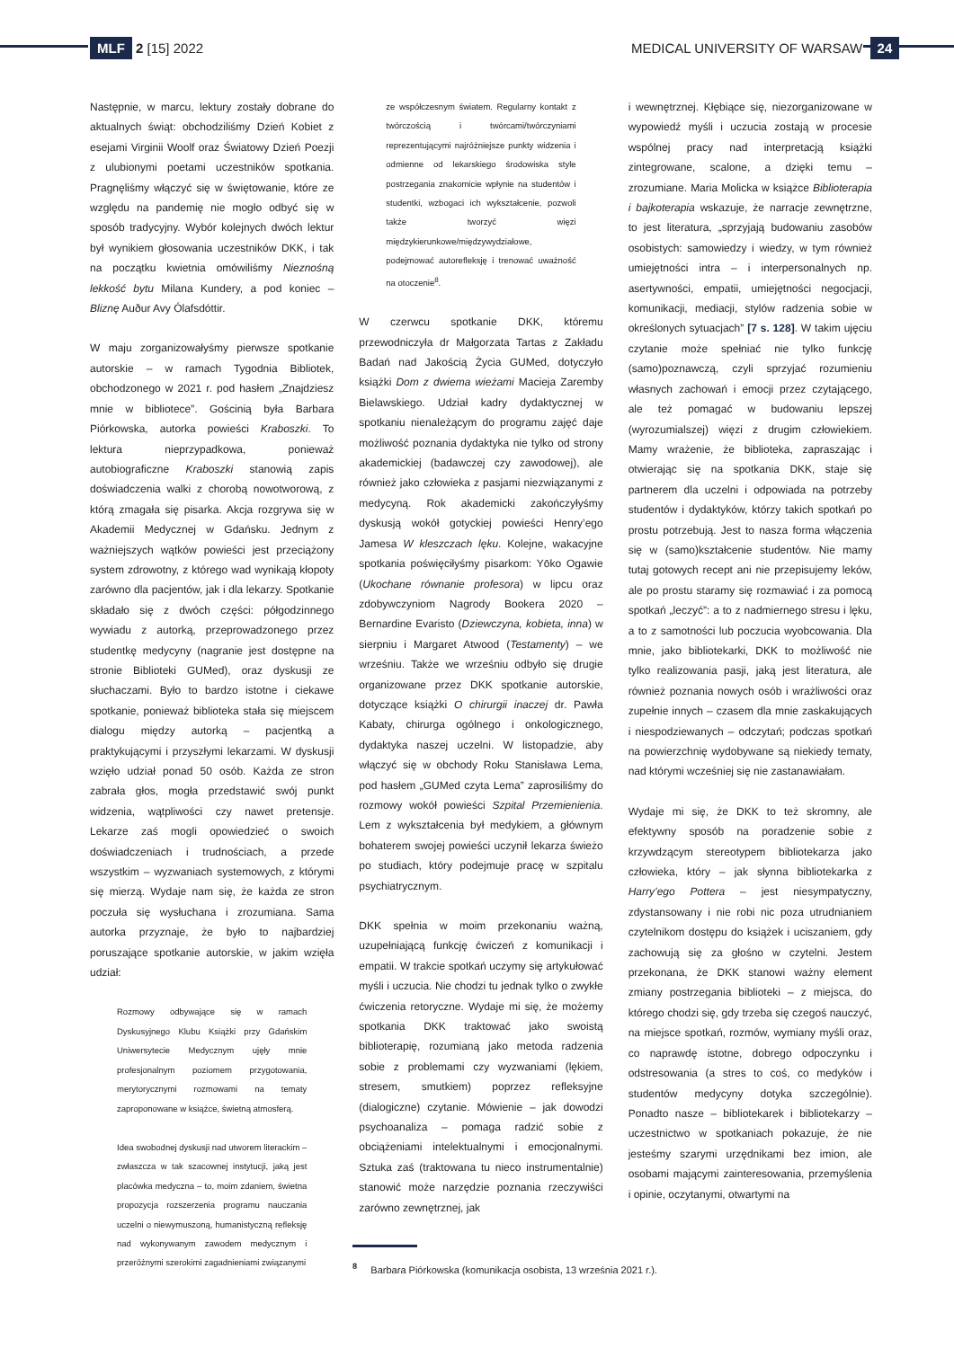MLF 2 [15] 2022
MEDICAL UNIVERSITY OF WARSAW 24
Następnie, w marcu, lektury zostały dobrane do aktualnych świąt: obchodziliśmy Dzień Kobiet z esejami Virginii Woolf oraz Światowy Dzień Poezji z ulubionymi poetami uczestników spotkania. Pragnęliśmy włączyć się w świętowanie, które ze względu na pandemię nie mogło odbyć się w sposób tradycyjny. Wybór kolejnych dwóch lektur był wynikiem głosowania uczestników DKK, i tak na początku kwietnia omówiliśmy Nieznośną lekkość bytu Milana Kundery, a pod koniec – Bliznę Auður Avy Ólafsdóttir.
W maju zorganizowałyśmy pierwsze spotkanie autorskie – w ramach Tygodnia Bibliotek, obchodzonego w 2021 r. pod hasłem „Znajdziesz mnie w bibliotece”. Gościnią była Barbara Piórkowska, autorka powieści Kraboszki. To lektura nieprzypadkowa, ponieważ autobiograficzne Kraboszki stanowią zapis doświadczenia walki z chorobą nowotworową, z którą zmagała się pisarka. Akcja rozgrywa się w Akademii Medycznej w Gdańsku. Jednym z ważniejszych wątków powieści jest przeciążony system zdrowotny, z którego wad wynikają kłopoty zarówno dla pacjentów, jak i dla lekarzy. Spotkanie składało się z dwóch części: półgodzinnego wywiadu z autorką, przeprowadzonego przez studentkę medycyny (nagranie jest dostępne na stronie Biblioteki GUMed), oraz dyskusji ze słuchaczami. Było to bardzo istotne i ciekawe spotkanie, ponieważ biblioteka stała się miejscem dialogu między autorką – pacjentką a praktykującymi i przyszłymi lekarzami. W dyskusji wzięło udział ponad 50 osób. Każda ze stron zabrała głos, mogła przedstawić swój punkt widzenia, wątpliwości czy nawet pretensje. Lekarze zaś mogli opowiedzieć o swoich doświadczeniach i trudnościach, a przede wszystkim – wyzwaniach systemowych, z którymi się mierzą. Wydaje nam się, że każda ze stron poczuła się wysłuchana i zrozumiana. Sama autorka przyznaje, że było to najbardziej poruszające spotkanie autorskie, w jakim wzięła udział:
Rozmowy odbywające się w ramach Dyskusyjnego Klubu Książki przy Gdańskim Uniwersytecie Medycznym ujęły mnie profesjonalnym poziomem przygotowania, merytorycznymi rozmowami na tematy zaproponowane w książce, świetną atmosferą.
Idea swobodnej dyskusji nad utworem literackim – zwłaszcza w tak szacownej instytucji, jaką jest placówka medyczna – to, moim zdaniem, świetna propozycja rozszerzenia programu nauczania uczelni o niewymuszoną, humanistyczną refleksję nad wykonywanym zawodem medycznym i przeróżnymi szerokimi zagadnieniami związanymi
ze współczesnym światem. Regularny kontakt z twórczością i twórcami/twórczyniami reprezentującymi najróżniejsze punkty widzenia i odmienne od lekarskiego środowiska style postrzegania znakomicie wpłynie na studentów i studentki, wzbogaci ich wykształcenie, pozwoli także tworzyć więzi międzykierunkowe/międzywydziałowe, podejmować autorefleksję i trenować uważność na otoczenie<sup>8</sup>.
W czerwcu spotkanie DKK, któremu przewodniczyła dr Małgorzata Tartas z Zakładu Badań nad Jakością Życia GUMed, dotyczyło książki Dom z dwiema wieżami Macieja Zaremby Bielawskiego. Udział kadry dydaktycznej w spotkaniu nienależącym do programu zajęć daje możliwość poznania dydaktyka nie tylko od strony akademickiej (badawczej czy zawodowej), ale również jako człowieka z pasjami niezwiązanymi z medycyną. Rok akademicki zakończyłyśmy dyskusją wokół gotyckiej powieści Henry’ego Jamesa W kleszczach lęku. Kolejne, wakacyjne spotkania poświęciłyśmy pisarkom: Yōko Ogawie (Ukochane równanie profesora) w lipcu oraz zdobywczyniom Nagrody Bookera 2020 – Bernardine Evaristo (Dziewczyna, kobieta, inna) w sierpniu i Margaret Atwood (Testamenty) – we wrześniu. Także we wrześniu odbyło się drugie organizowane przez DKK spotkanie autorskie, dotyczące książki O chirurgii inaczej dr. Pawła Kabaty, chirurga ogólnego i onkologicznego, dydaktyka naszej uczelni. W listopadzie, aby włączyć się w obchody Roku Stanisława Lema, pod hasłem „GUMed czyta Lema” zaprosiliśmy do rozmowy wokół powieści Szpital Przemienienia. Lem z wykształcenia był medykiem, a głównym bohaterem swojej powieści uczynił lekarza świeżo po studiach, który podejmuje pracę w szpitalu psychiatrycznym.
DKK spełnia w moim przekonaniu ważną, uzupełniającą funkcję ćwiczeń z komunikacji i empatii. W trakcie spotkań uczymy się artykułować myśli i uczucia. Nie chodzi tu jednak tylko o zwykłe ćwiczenia retoryczne. Wydaje mi się, że możemy spotkania DKK traktować jako swoistą biblioterapię, rozumianą jako metoda radzenia sobie z problemami czy wyzwaniami (lękiem, stresem, smutkiem) poprzez refleksyjne (dialogiczne) czytanie. Mówienie – jak dowodzi psychoanaliza – pomaga radzić sobie z obciążeniami intelektualnymi i emocjonalnymi. Sztuka zaś (traktowana tu nieco instrumentalnie) stanowić może narzędzie poznania rzeczywiści zarówno zewnętrznej, jak
i wewnętrznej. Kłębiące się, niezorganizowane w wypowiedź myśli i uczucia zostają w procesie wspólnej pracy nad interpretacją książki zintegrowane, scalone, a dzięki temu – zrozumiane. Maria Molicka w książce Biblioterapia i bajkoterapia wskazuje, że narracje zewnętrzne, to jest literatura, „sprzyjają budowaniu zasobów osobistych: samowiedzy i wiedzy, w tym również umiejętności intra – i interpersonalnych np. asertywności, empatii, umiejętności negocjacji, komunikacji, mediacji, stylów radzenia sobie w określonych sytuacjach” [7 s. 128]. W takim ujęciu czytanie może spełniać nie tylko funkcję (samo)poznawczą, czyli sprzyjać rozumieniu własnych zachowań i emocji przez czytającego, ale też pomagać w budowaniu lepszej (wyrozumialszej) więzi z drugim człowiekiem. Mamy wrażenie, że biblioteka, zapraszając i otwierając się na spotkania DKK, staje się partnerem dla uczelni i odpowiada na potrzeby studentów i dydaktyków, którzy takich spotkań po prostu potrzebują. Jest to nasza forma włączenia się w (samo)kształcenie studentów. Nie mamy tutaj gotowych recept ani nie przepisujemy leków, ale po prostu staramy się rozmawiać i za pomocą spotkań „leczyć”: a to z nadmiernego stresu i lęku, a to z samotności lub poczucia wyobcowania. Dla mnie, jako bibliotekarki, DKK to możliwość nie tylko realizowania pasji, jaką jest literatura, ale również poznania nowych osób i wrażliwości oraz zupełnie innych – czasem dla mnie zaskakujących i niespodziewanych – odczytań; podczas spotkań na powierzchnię wydobywane są niekiedy tematy, nad którymi wcześniej się nie zastanawiałam.
Wydaje mi się, że DKK to też skromny, ale efektywny sposób na poradzenie sobie z krzywdzącym stereotypem bibliotekarza jako człowieka, który – jak słynna bibliotekarka z Harry’ego Pottera – jest niesympatyczny, zdystansowany i nie robi nic poza utrudnianiem czytelnikom dostępu do książek i uciszaniem, gdy zachowują się za głośno w czytelni. Jestem przekonana, że DKK stanowi ważny element zmiany postrzegania biblioteki – z miejsca, do którego chodzi się, gdy trzeba się czegoś nauczyć, na miejsce spotkań, rozmów, wymiany myśli oraz, co naprawdę istotne, dobrego odpoczynku i odstresowania (a stres to coś, co medyków i studentów medycyny dotyka szczególnie). Ponadto nasze – bibliotekarek i bibliotekarzy – uczestnictwo w spotkaniach pokazuje, że nie jesteśmy szarymi urzędnikami bez imion, ale osobami mającymi zainteresowania, przemyślenia i opinie, oczytanymi, otwartymi na
<sup>8</sup> Barbara Piórkowska (komunikacja osobista, 13 września 2021 r.).